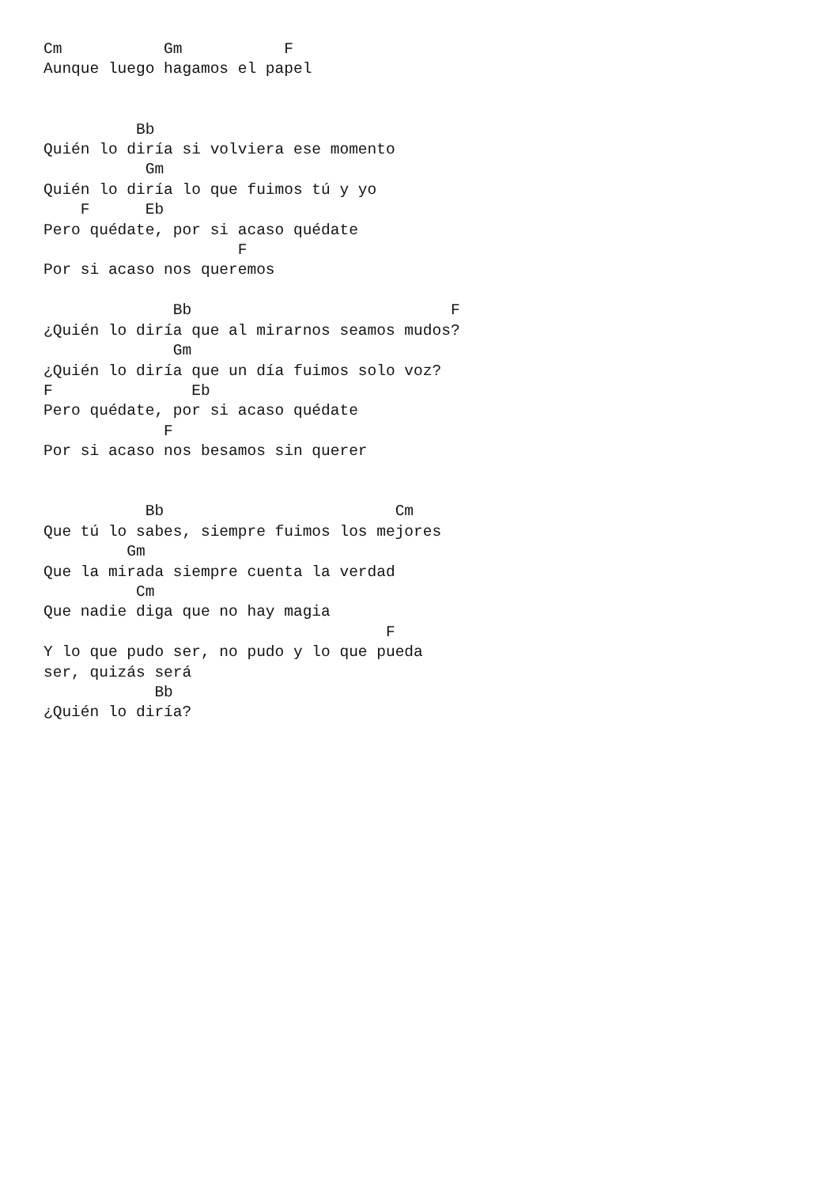Cm           Gm           F
Aunque luego hagamos el papel


          Bb
Quién lo diría si volviera ese momento
           Gm
Quién lo diría lo que fuimos tú y yo
    F      Eb
Pero quédate, por si acaso quédate
                     F
Por si acaso nos queremos

              Bb                            F
¿Quién lo diría que al mirarnos seamos mudos?
              Gm
¿Quién lo diría que un día fuimos solo voz?
F               Eb
Pero quédate, por si acaso quédate
             F
Por si acaso nos besamos sin querer


           Bb                         Cm
Que tú lo sabes, siempre fuimos los mejores
         Gm
Que la mirada siempre cuenta la verdad
          Cm
Que nadie diga que no hay magia
                                     F
Y lo que pudo ser, no pudo y lo que pueda
ser, quizás será
            Bb
¿Quién lo diría?